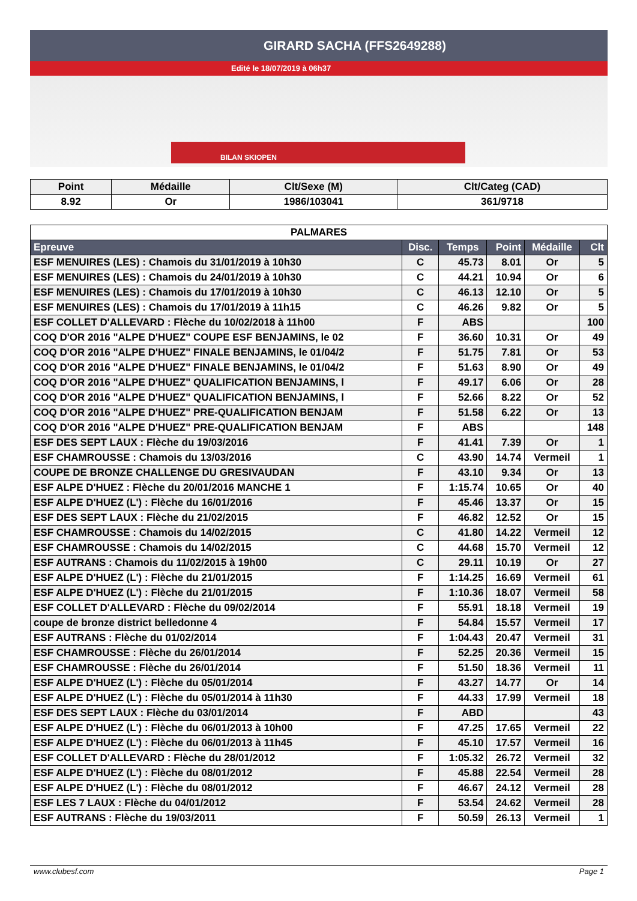GIRARD SACHA (FFS2649288)
Edité le 18/07/2019 à 06h37
BILAN SKIOPEN
| Point | Médaille | Clt/Sexe (M) | Clt/Categ (CAD) |
| --- | --- | --- | --- |
| 8.92 | Or | 1986/103041 | 361/9718 |
| PALMARES | | | | | |
| --- | --- | --- | --- | --- | --- |
| Epreuve | Disc. | Temps | Point | Médaille | Clt |
| ESF MENUIRES (LES) : Chamois du 31/01/2019 à 10h30 | C | 45.73 | 8.01 | Or | 5 |
| ESF MENUIRES (LES) : Chamois du 24/01/2019 à 10h30 | C | 44.21 | 10.94 | Or | 6 |
| ESF MENUIRES (LES) : Chamois du 17/01/2019 à 10h30 | C | 46.13 | 12.10 | Or | 5 |
| ESF MENUIRES (LES) : Chamois du 17/01/2019 à 11h15 | C | 46.26 | 9.82 | Or | 5 |
| ESF COLLET D'ALLEVARD : Flèche du 10/02/2018 à 11h00 | F | ABS | | | 100 |
| COQ D'OR 2016 "ALPE D'HUEZ" COUPE ESF BENJAMINS, le 02 | F | 36.60 | 10.31 | Or | 49 |
| COQ D'OR 2016 "ALPE D'HUEZ" FINALE BENJAMINS, le 01/04/2 | F | 51.75 | 7.81 | Or | 53 |
| COQ D'OR 2016 "ALPE D'HUEZ" FINALE BENJAMINS, le 01/04/2 | F | 51.63 | 8.90 | Or | 49 |
| COQ D'OR 2016 "ALPE D'HUEZ" QUALIFICATION BENJAMINS, l | F | 49.17 | 6.06 | Or | 28 |
| COQ D'OR 2016 "ALPE D'HUEZ" QUALIFICATION BENJAMINS, l | F | 52.66 | 8.22 | Or | 52 |
| COQ D'OR 2016 "ALPE D'HUEZ" PRE-QUALIFICATION BENJAM | F | 51.58 | 6.22 | Or | 13 |
| COQ D'OR 2016 "ALPE D'HUEZ" PRE-QUALIFICATION BENJAM | F | ABS | | | 148 |
| ESF DES SEPT LAUX : Flèche du 19/03/2016 | F | 41.41 | 7.39 | Or | 1 |
| ESF CHAMROUSSE : Chamois du 13/03/2016 | C | 43.90 | 14.74 | Vermeil | 1 |
| COUPE DE BRONZE CHALLENGE DU GRESIVAUDAN | F | 43.10 | 9.34 | Or | 13 |
| ESF ALPE D'HUEZ : Flèche du 20/01/2016 MANCHE 1 | F | 1:15.74 | 10.65 | Or | 40 |
| ESF ALPE D'HUEZ (L') : Flèche du 16/01/2016 | F | 45.46 | 13.37 | Or | 15 |
| ESF DES SEPT LAUX : Flèche du 21/02/2015 | F | 46.82 | 12.52 | Or | 15 |
| ESF CHAMROUSSE : Chamois du 14/02/2015 | C | 41.80 | 14.22 | Vermeil | 12 |
| ESF CHAMROUSSE : Chamois du 14/02/2015 | C | 44.68 | 15.70 | Vermeil | 12 |
| ESF AUTRANS : Chamois du 11/02/2015 à 19h00 | C | 29.11 | 10.19 | Or | 27 |
| ESF ALPE D'HUEZ (L') : Flèche du 21/01/2015 | F | 1:14.25 | 16.69 | Vermeil | 61 |
| ESF ALPE D'HUEZ (L') : Flèche du 21/01/2015 | F | 1:10.36 | 18.07 | Vermeil | 58 |
| ESF COLLET D'ALLEVARD : Flèche du 09/02/2014 | F | 55.91 | 18.18 | Vermeil | 19 |
| coupe de bronze district belledonne 4 | F | 54.84 | 15.57 | Vermeil | 17 |
| ESF AUTRANS : Flèche du 01/02/2014 | F | 1:04.43 | 20.47 | Vermeil | 31 |
| ESF CHAMROUSSE : Flèche du 26/01/2014 | F | 52.25 | 20.36 | Vermeil | 15 |
| ESF CHAMROUSSE : Flèche du 26/01/2014 | F | 51.50 | 18.36 | Vermeil | 11 |
| ESF ALPE D'HUEZ (L') : Flèche du 05/01/2014 | F | 43.27 | 14.77 | Or | 14 |
| ESF ALPE D'HUEZ (L') : Flèche du 05/01/2014 à 11h30 | F | 44.33 | 17.99 | Vermeil | 18 |
| ESF DES SEPT LAUX : Flèche du 03/01/2014 | F | ABD | | | 43 |
| ESF ALPE D'HUEZ (L') : Flèche du 06/01/2013 à 10h00 | F | 47.25 | 17.65 | Vermeil | 22 |
| ESF ALPE D'HUEZ (L') : Flèche du 06/01/2013 à 11h45 | F | 45.10 | 17.57 | Vermeil | 16 |
| ESF COLLET D'ALLEVARD : Flèche du 28/01/2012 | F | 1:05.32 | 26.72 | Vermeil | 32 |
| ESF ALPE D'HUEZ (L') : Flèche du 08/01/2012 | F | 45.88 | 22.54 | Vermeil | 28 |
| ESF ALPE D'HUEZ (L') : Flèche du 08/01/2012 | F | 46.67 | 24.12 | Vermeil | 28 |
| ESF LES 7 LAUX : Flèche du 04/01/2012 | F | 53.54 | 24.62 | Vermeil | 28 |
| ESF AUTRANS : Flèche du 19/03/2011 | F | 50.59 | 26.13 | Vermeil | 1 |
www.clubesf.com Page 1